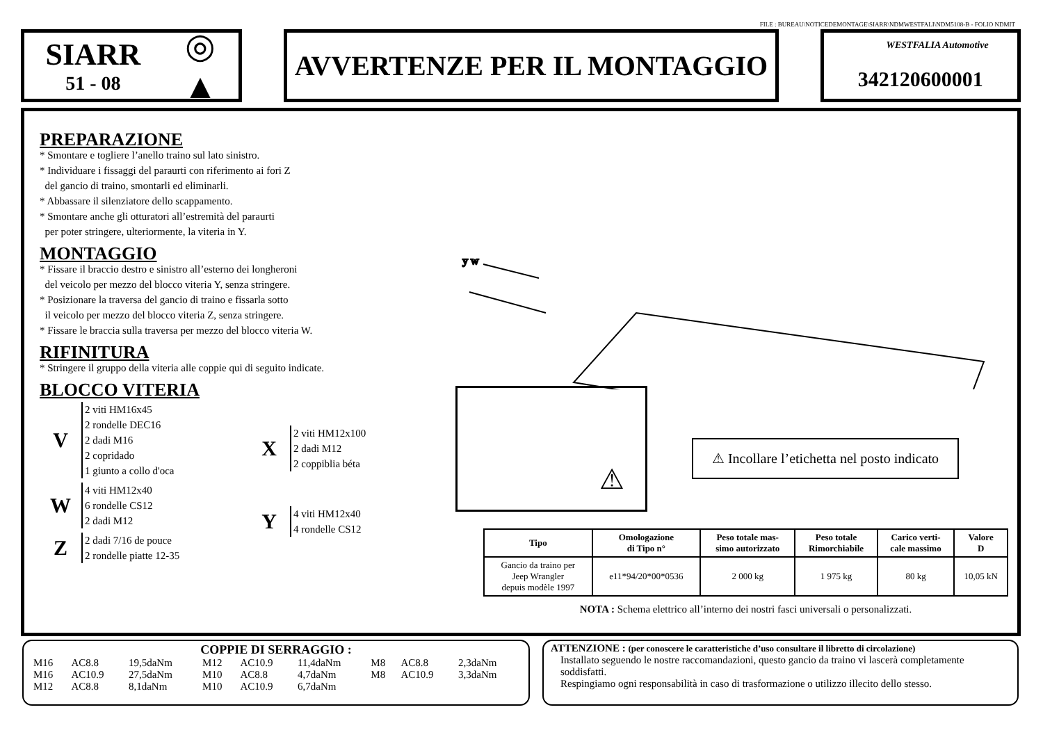FILE : BUREAU\NOTICEDEMONTAGE\SIARR\NDMWESTFALI\NDM5108-B - FOLIO NDMIT
SIARR
51 - 08
◎
▲
AVVERTENZE PER IL MONTAGGIO
WESTFALIA Automotive
342120600001
PREPARAZIONE
* Smontare e togliere l’anello traino sul lato sinistro.
* Individuare i fissaggi del paraurti con riferimento ai fori Z
del gancio di traino, smontarli ed eliminarli.
* Abbassare il silenziatore dello scappamento.
* Smontare anche gli otturatori all’estremità del paraurti
per poter stringere, ulteriormente, la viteria in Y.
MONTAGGIO
* Fissare il braccio destro e sinistro all’esterno dei longheroni
del veicolo per mezzo del blocco viteria Y, senza stringere.
* Posizionare la traversa del gancio di traino e fissarla sotto
il veicolo per mezzo del blocco viteria Z, senza stringere.
* Fissare le braccia sulla traversa per mezzo del blocco viteria W.
RIFINITURA
* Stringere il gruppo della viteria alle coppie qui di seguito indicate.
BLOCCO VITERIA
V
2 viti HM16x45
2 rondelle DEC16
2 dadi M16
2 copridado
1 giunto a collo d'oca
W
4 viti HM12x40
6 rondelle CS12
2 dadi M12
Z
2 dadi 7/16 de pouce
2 rondelle piatte 12-35
X
2 viti HM12x100
2 dadi M12
2 coppiblia béta
Y
4 viti HM12x40
4 rondelle CS12
y w
⚠
⚠ Incollare l’etichetta nel posto indicato
| Tipo | Omologazione di Tipo n° | Peso totale mas- simo autorizzato | Peso totale Rimorchiabile | Carico verti- cale massimo | Valore D |
| --- | --- | --- | --- | --- | --- |
| Gancio da traino per Jeep Wrangler depuis modèle 1997 | e11*94/20*00*0536 | 2 000 kg | 1 975 kg | 80 kg | 10,05 kN |
NOTA : Schema elettrico all’interno dei nostri fasci universali o personalizzati.
COPPIE DI SERRAGGIO :
| M16 | AC8.8 | 19,5daNm | M12 | AC10.9 | 11,4daNm | M8 | AC8.8 | 2,3daNm |
| M16 | AC10.9 | 27,5daNm | M10 | AC8.8 | 4,7daNm | M8 | AC10.9 | 3,3daNm |
| M12 | AC8.8 | 8,1daNm | M10 | AC10.9 | 6,7daNm | | | |
ATTENZIONE : (per conoscere le caratteristiche d’uso consultare il libretto di circolazione)
Installato seguendo le nostre raccomandazioni, questo gancio da traino vi lascerà completamente soddisfatti.
Respingiamo ogni responsabilità in caso di trasformazione o utilizzo illecito dello stesso.